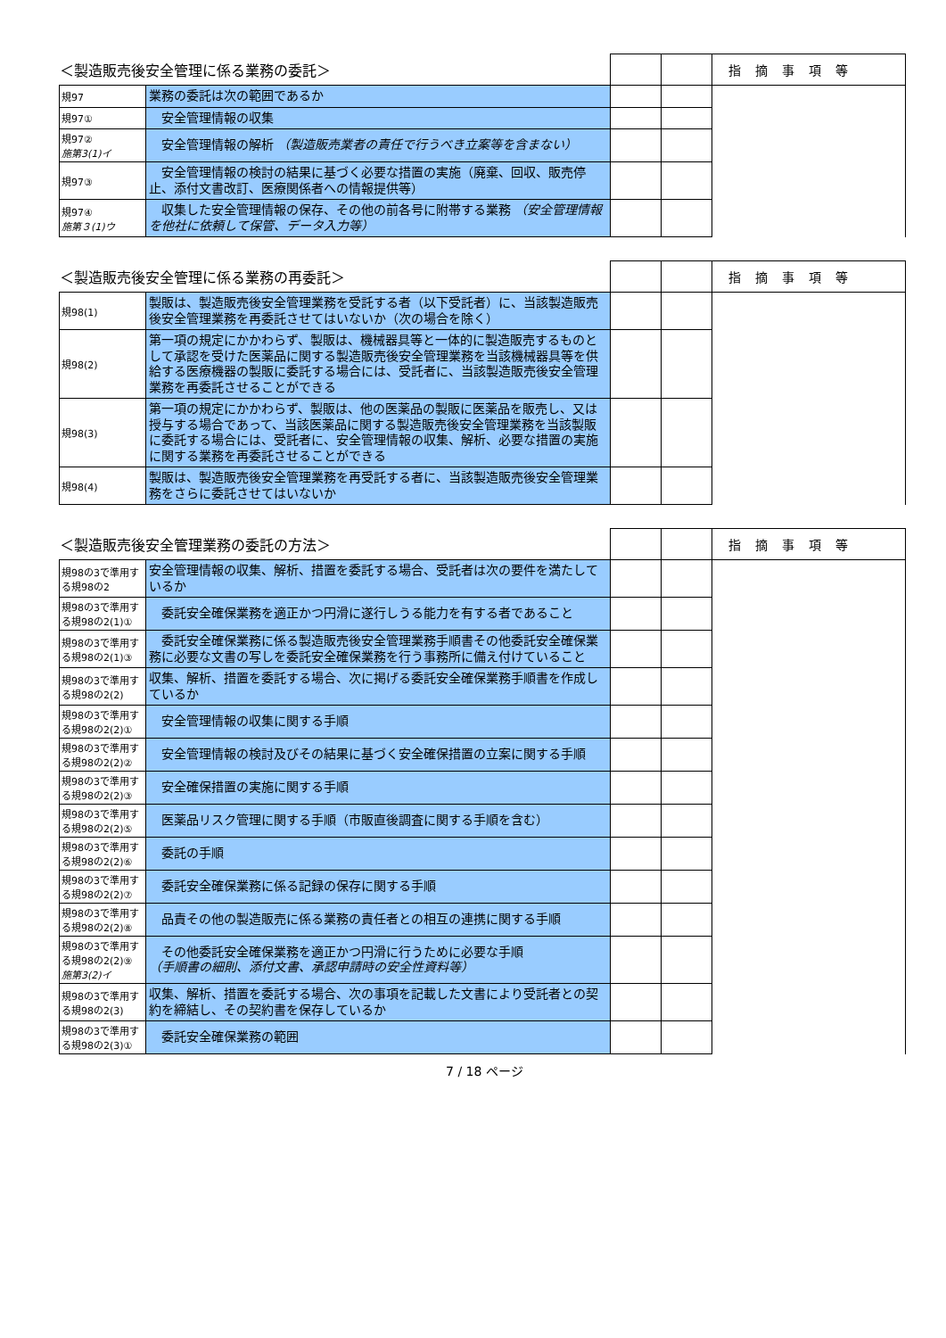| ＜製造販売後安全管理に係る業務の委託＞ | | | | 指摘事項等 |
| 規97 | 業務の委託は次の範囲であるか | | | |
| 規97① | 安全管理情報の収集 | | | |
| 規97② 施第3(1)イ | 安全管理情報の解析 （製造販売業者の責任で行うべき立案等を含まない） | | | |
| 規97③ | 安全管理情報の検討の結果に基づく必要な措置の実施（廃棄、回収、販売停止、添付文書改訂、医療関係者への情報提供等） | | | |
| 規97④ 施第３(1)ウ | 収集した安全管理情報の保存、その他の前各号に附帯する業務 （安全管理情報を他社に依頼して保管、データ入力等） | | | |
| ＜製造販売後安全管理に係る業務の再委託＞ | | | | 指摘事項等 |
| 規98(1) | 製販は、製造販売後安全管理業務を受託する者（以下受託者）に、当該製造販売後安全管理業務を再委託させてはいないか（次の場合を除く） | | | |
| 規98(2) | 第一項の規定にかかわらず、製販は、機械器具等と一体的に製造販売するものとして承認を受けた医薬品に関する製造販売後安全管理業務を当該機械器具等を供給する医療機器の製販に委託する場合には、受託者に、当該製造販売後安全管理業務を再委託させることができる | | | |
| 規98(3) | 第一項の規定にかかわらず、製販は、他の医薬品の製販に医薬品を販売し、又は授与する場合であって、当該医薬品に関する製造販売後安全管理業務を当該製販に委託する場合には、受託者に、安全管理情報の収集、解析、必要な措置の実施に関する業務を再委託させることができる | | | |
| 規98(4) | 製販は、製造販売後安全管理業務を再受託する者に、当該製造販売後安全管理業務をさらに委託させてはいないか | | | |
| ＜製造販売後安全管理業務の委託の方法＞ | | | | 指摘事項等 |
| 規98の3で準用する規98の2 | 安全管理情報の収集、解析、措置を委託する場合、受託者は次の要件を満たしているか | | | |
| 規98の3で準用する規98の2(1)① | 委託安全確保業務を適正かつ円滑に遂行しうる能力を有する者であること | | | |
| 規98の3で準用する規98の2(1)③ | 委託安全確保業務に係る製造販売後安全管理業務手順書その他委託安全確保業務に必要な文書の写しを委託安全確保業務を行う事務所に備え付けていること | | | |
| 規98の3で準用する規98の2(2) | 収集、解析、措置を委託する場合、次に掲げる委託安全確保業務手順書を作成しているか | | | |
| 規98の3で準用する規98の2(2)① | 安全管理情報の収集に関する手順 | | | |
| 規98の3で準用する規98の2(2)② | 安全管理情報の検討及びその結果に基づく安全確保措置の立案に関する手順 | | | |
| 規98の3で準用する規98の2(2)③ | 安全確保措置の実施に関する手順 | | | |
| 規98の3で準用する規98の2(2)⑤ | 医薬品リスク管理に関する手順（市販直後調査に関する手順を含む） | | | |
| 規98の3で準用する規98の2(2)⑥ | 委託の手順 | | | |
| 規98の3で準用する規98の2(2)⑦ | 委託安全確保業務に係る記録の保存に関する手順 | | | |
| 規98の3で準用する規98の2(2)⑧ | 品責その他の製造販売に係る業務の責任者との相互の連携に関する手順 | | | |
| 規98の3で準用する規98の2(2)⑨ 施第3(2)イ | その他委託安全確保業務を適正かつ円滑に行うために必要な手順 （手順書の細則、添付文書、承認申請時の安全性資料等） | | | |
| 規98の3で準用する規98の2(3) | 収集、解析、措置を委託する場合、次の事項を記載した文書により受託者との契約を締結し、その契約書を保存しているか | | | |
| 規98の3で準用する規98の2(3)① | 委託安全確保業務の範囲 | | | |
7 / 18 ページ